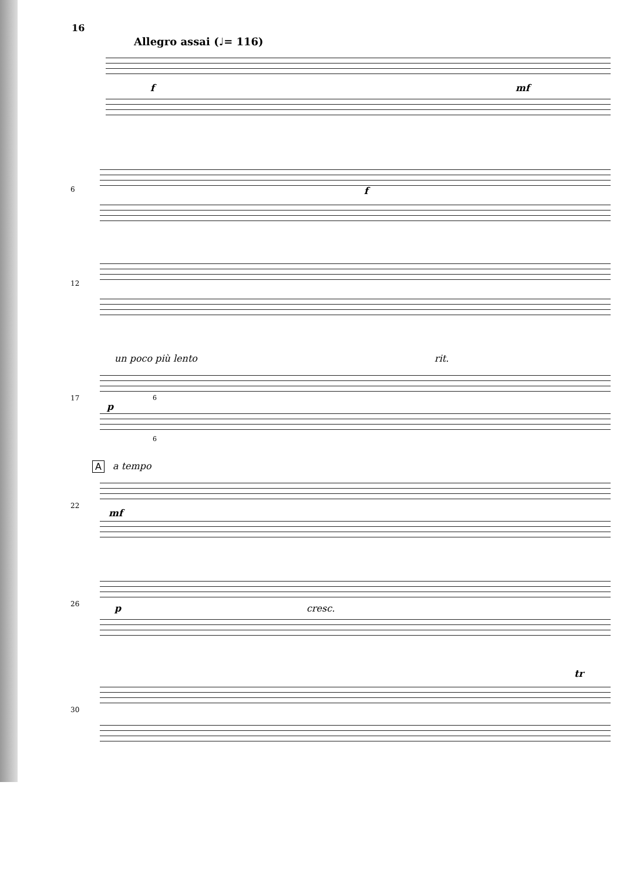16
Allegro assai (♩= 116)
f mf
6 f
12
un poco più lento rit.
17
p
6
6
A a tempo
22
mf
26 p cresc.
30
tr